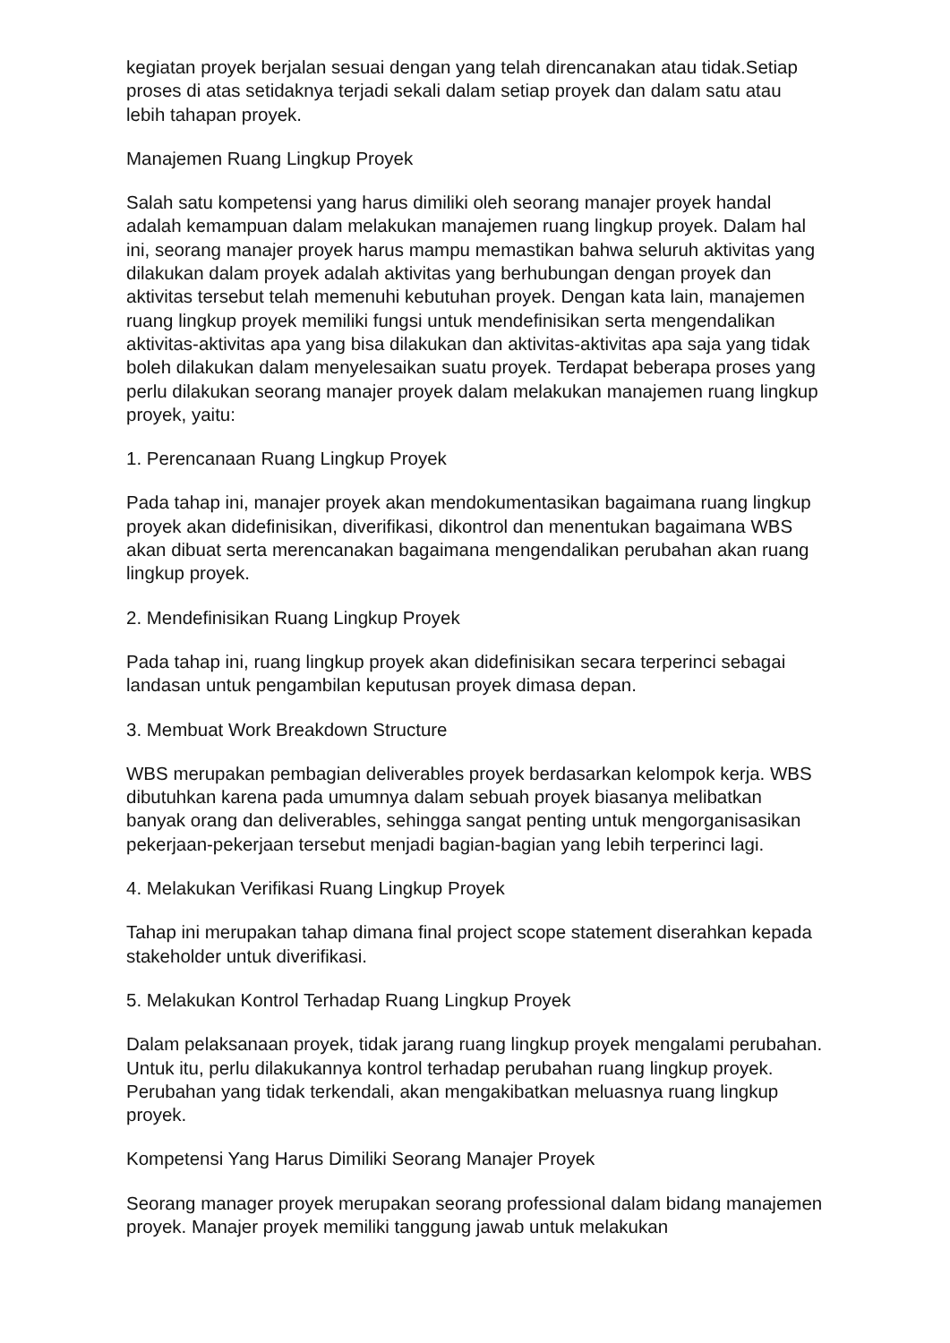kegiatan proyek berjalan sesuai dengan yang telah direncanakan atau tidak.Setiap proses di atas setidaknya terjadi sekali dalam setiap proyek dan dalam satu atau lebih tahapan proyek.
Manajemen Ruang Lingkup Proyek
Salah satu kompetensi yang harus dimiliki oleh seorang manajer proyek handal adalah kemampuan dalam melakukan manajemen ruang lingkup proyek. Dalam hal ini, seorang manajer proyek harus mampu memastikan bahwa seluruh aktivitas yang dilakukan dalam proyek adalah aktivitas yang berhubungan dengan proyek dan aktivitas tersebut telah memenuhi kebutuhan proyek. Dengan kata lain, manajemen ruang lingkup proyek memiliki fungsi untuk mendefinisikan serta mengendalikan aktivitas-aktivitas apa yang bisa dilakukan dan aktivitas-aktivitas apa saja yang tidak boleh dilakukan dalam menyelesaikan suatu proyek. Terdapat beberapa proses yang perlu dilakukan seorang manajer proyek dalam melakukan manajemen ruang lingkup proyek, yaitu:
1. Perencanaan Ruang Lingkup Proyek
Pada tahap ini, manajer proyek akan mendokumentasikan bagaimana ruang lingkup proyek akan didefinisikan, diverifikasi, dikontrol dan menentukan bagaimana WBS akan dibuat serta merencanakan bagaimana mengendalikan perubahan akan ruang lingkup proyek.
2. Mendefinisikan Ruang Lingkup Proyek
Pada tahap ini, ruang lingkup proyek akan didefinisikan secara terperinci sebagai landasan untuk pengambilan keputusan proyek dimasa depan.
3. Membuat Work Breakdown Structure
WBS merupakan pembagian deliverables proyek berdasarkan kelompok kerja. WBS dibutuhkan karena pada umumnya dalam sebuah proyek biasanya melibatkan banyak orang dan deliverables, sehingga sangat penting untuk mengorganisasikan pekerjaan-pekerjaan tersebut menjadi bagian-bagian yang lebih terperinci lagi.
4. Melakukan Verifikasi Ruang Lingkup Proyek
Tahap ini merupakan tahap dimana final project scope statement diserahkan kepada stakeholder untuk diverifikasi.
5. Melakukan Kontrol Terhadap Ruang Lingkup Proyek
Dalam pelaksanaan proyek, tidak jarang ruang lingkup proyek mengalami perubahan. Untuk itu, perlu dilakukannya kontrol terhadap perubahan ruang lingkup proyek. Perubahan yang tidak terkendali, akan mengakibatkan meluasnya ruang lingkup proyek.
Kompetensi Yang Harus Dimiliki Seorang Manajer Proyek
Seorang manager proyek merupakan seorang professional dalam bidang manajemen proyek. Manajer proyek memiliki tanggung jawab untuk melakukan